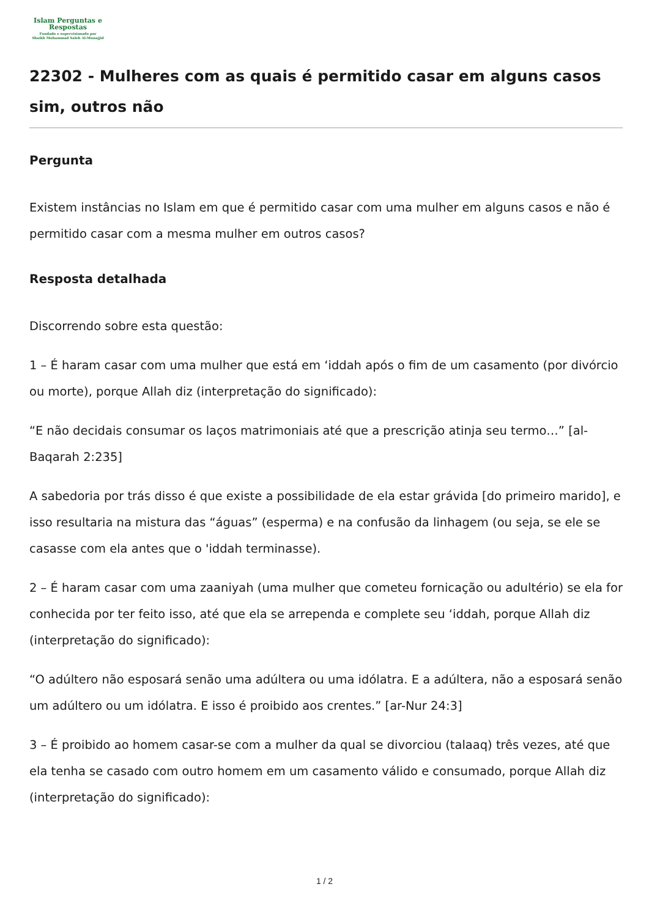Islam Perguntas e
Respostas
Fundado e supervisionado por
Shaikh Muhammad Saleh Al-Munajjid
22302 - Mulheres com as quais é permitido casar em alguns casos sim, outros não
Pergunta
Existem instâncias no Islam em que é permitido casar com uma mulher em alguns casos e não é permitido casar com a mesma mulher em outros casos?
Resposta detalhada
Discorrendo sobre esta questão:
1 – É haram casar com uma mulher que está em ‘iddah após o fim de um casamento (por divórcio ou morte), porque Allah diz (interpretação do significado):
“E não decidais consumar os laços matrimoniais até que a prescrição atinja seu termo…” [al-Baqarah 2:235]
A sabedoria por trás disso é que existe a possibilidade de ela estar grávida [do primeiro marido], e isso resultaria na mistura das “águas” (esperma) e na confusão da linhagem (ou seja, se ele se casasse com ela antes que o 'iddah terminasse).
2 – É haram casar com uma zaaniyah (uma mulher que cometeu fornicação ou adultério) se ela for conhecida por ter feito isso, até que ela se arrependa e complete seu ‘iddah, porque Allah diz (interpretação do significado):
“O adúltero não esposará senão uma adúltera ou uma idólatra. E a adúltera, não a esposará senão um adúltero ou um idólatra. E isso é proibido aos crentes.” [ar-Nur 24:3]
3 – É proibido ao homem casar-se com a mulher da qual se divorciou (talaaq) três vezes, até que ela tenha se casado com outro homem em um casamento válido e consumado, porque Allah diz (interpretação do significado):
1 / 2